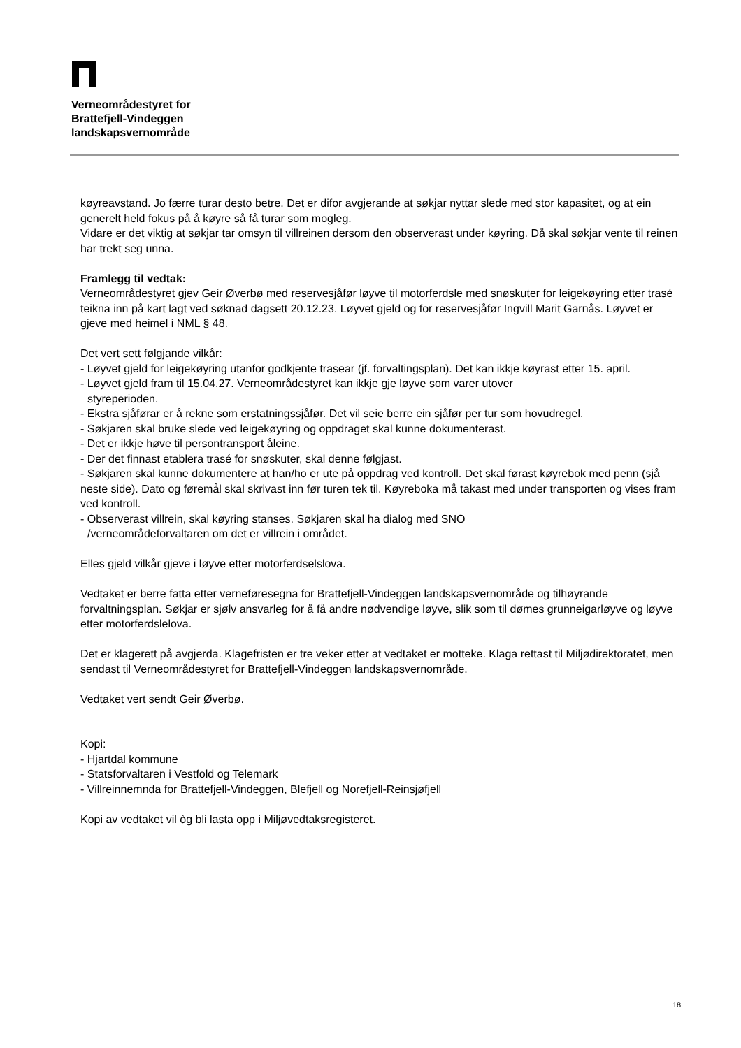Verneområdestyret for
Brattefjell-Vindeggen
landskapsvernområde
køyreavstand. Jo færre turar desto betre. Det er difor avgjerande at søkjar nyttar slede med stor kapasitet, og at ein generelt held fokus på å køyre så få turar som mogleg.
Vidare er det viktig at søkjar tar omsyn til villreinen dersom den observerast under køyring. Då skal søkjar vente til reinen har trekt seg unna.
Framlegg til vedtak:
Verneområdestyret gjev Geir Øverbø med reservesjåfør løyve til motorferdsle med snøskuter for leigekøyring etter trasé teikna inn på kart lagt ved søknad dagsett 20.12.23. Løyvet gjeld og for reservesjåfør Ingvill Marit Garnås. Løyvet er gjeve med heimel i NML § 48.
Det vert sett følgjande vilkår:
- Løyvet gjeld for leigekøyring utanfor godkjente trasear (jf. forvaltingsplan). Det kan ikkje køyrast etter 15. april.
- Løyvet gjeld fram til 15.04.27. Verneområdestyret kan ikkje gje løyve som varer utover
styreperioden.
- Ekstra sjåførar er å rekne som erstatningssjåfør. Det vil seie berre ein sjåfør per tur som hovudregel.
- Søkjaren skal bruke slede ved leigekøyring og oppdraget skal kunne dokumenterast.
- Det er ikkje høve til persontransport åleine.
- Der det finnast etablera trasé for snøskuter, skal denne følgjast.
- Søkjaren skal kunne dokumentere at han/ho er ute på oppdrag ved kontroll. Det skal førast køyrebok med penn (sjå neste side). Dato og føremål skal skrivast inn før turen tek til. Køyreboka må takast med under transporten og vises fram ved kontroll.
- Observerast villrein, skal køyring stanses. Søkjaren skal ha dialog med SNO
/verneområdeforvaltaren om det er villrein i området.
Elles gjeld vilkår gjeve i løyve etter motorferdselslova.
Vedtaket er berre fatta etter verneføresegna for Brattefjell-Vindeggen landskapsvernområde og tilhøyrande forvaltningsplan. Søkjar er sjølv ansvarleg for å få andre nødvendige løyve, slik som til dømes grunneigarløyve og løyve etter motorferdslelova.
Det er klagerett på avgjerda. Klagefristen er tre veker etter at vedtaket er motteke. Klaga rettast til Miljødirektoratet, men sendast til Verneområdestyret for Brattefjell-Vindeggen landskapsvernområde.
Vedtaket vert sendt Geir Øverbø.
Kopi:
- Hjartdal kommune
- Statsforvaltaren i Vestfold og Telemark
- Villreinnemnda for Brattefjell-Vindeggen, Blefjell og Norefjell-Reinsjøfjell
Kopi av vedtaket vil òg bli lasta opp i Miljøvedtaksregisteret.
18